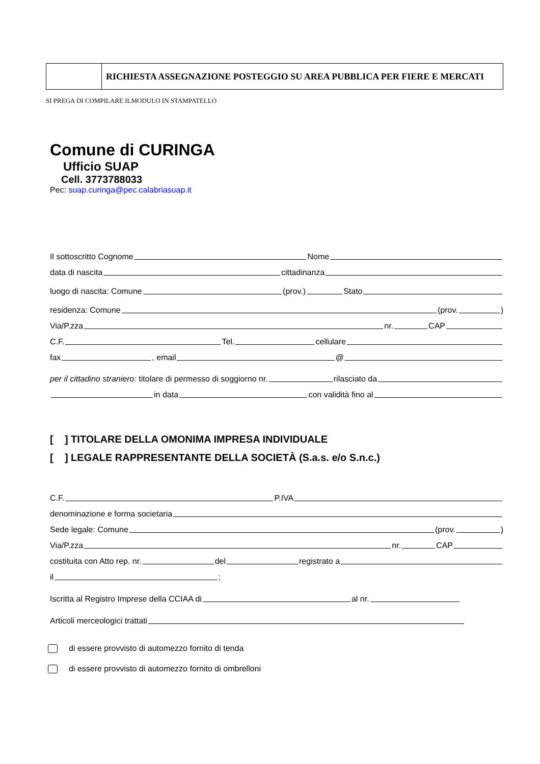| | RICHIESTA ASSEGNAZIONE POSTEGGIO SU AREA PUBBLICA PER FIERE E MERCATI |
SI PREGA DI COMPILARE ILMODULO IN STAMPATELLO
Comune di CURINGA
Ufficio SUAP
Cell. 3773788033
Pec: suap.curinga@pec.calabriasuap.it
Il sottoscritto Cognome Nome
data di nascita cittadinanza
luogo di nascita: Comune (prov.) Stato
residenza: Comune (prov. )
Via/P.zza nr. CAP
C.F. Tel. cellulare
fax , email @
per il cittadino straniero: titolare di permesso di soggiorno nr. rilasciato da
in data con validità fino al
[ ] TITOLARE DELLA OMONIMA IMPRESA INDIVIDUALE
[ ] LEGALE RAPPRESENTANTE DELLA SOCIETÀ (S.a.s. e/o S.n.c.)
C.F. P.IVA
denominazione e forma societaria
Sede legale: Comune (prov. )
Via/P.zza nr. CAP
costituita con Atto rep. nr. del registrato a
il ;
Iscritta al Registro Imprese della CCIAA di al nr.
Articoli merceologici trattati
di essere provvisto di automezzo fornito di tenda
di essere provvisto di automezzo fornito di ombrelloni